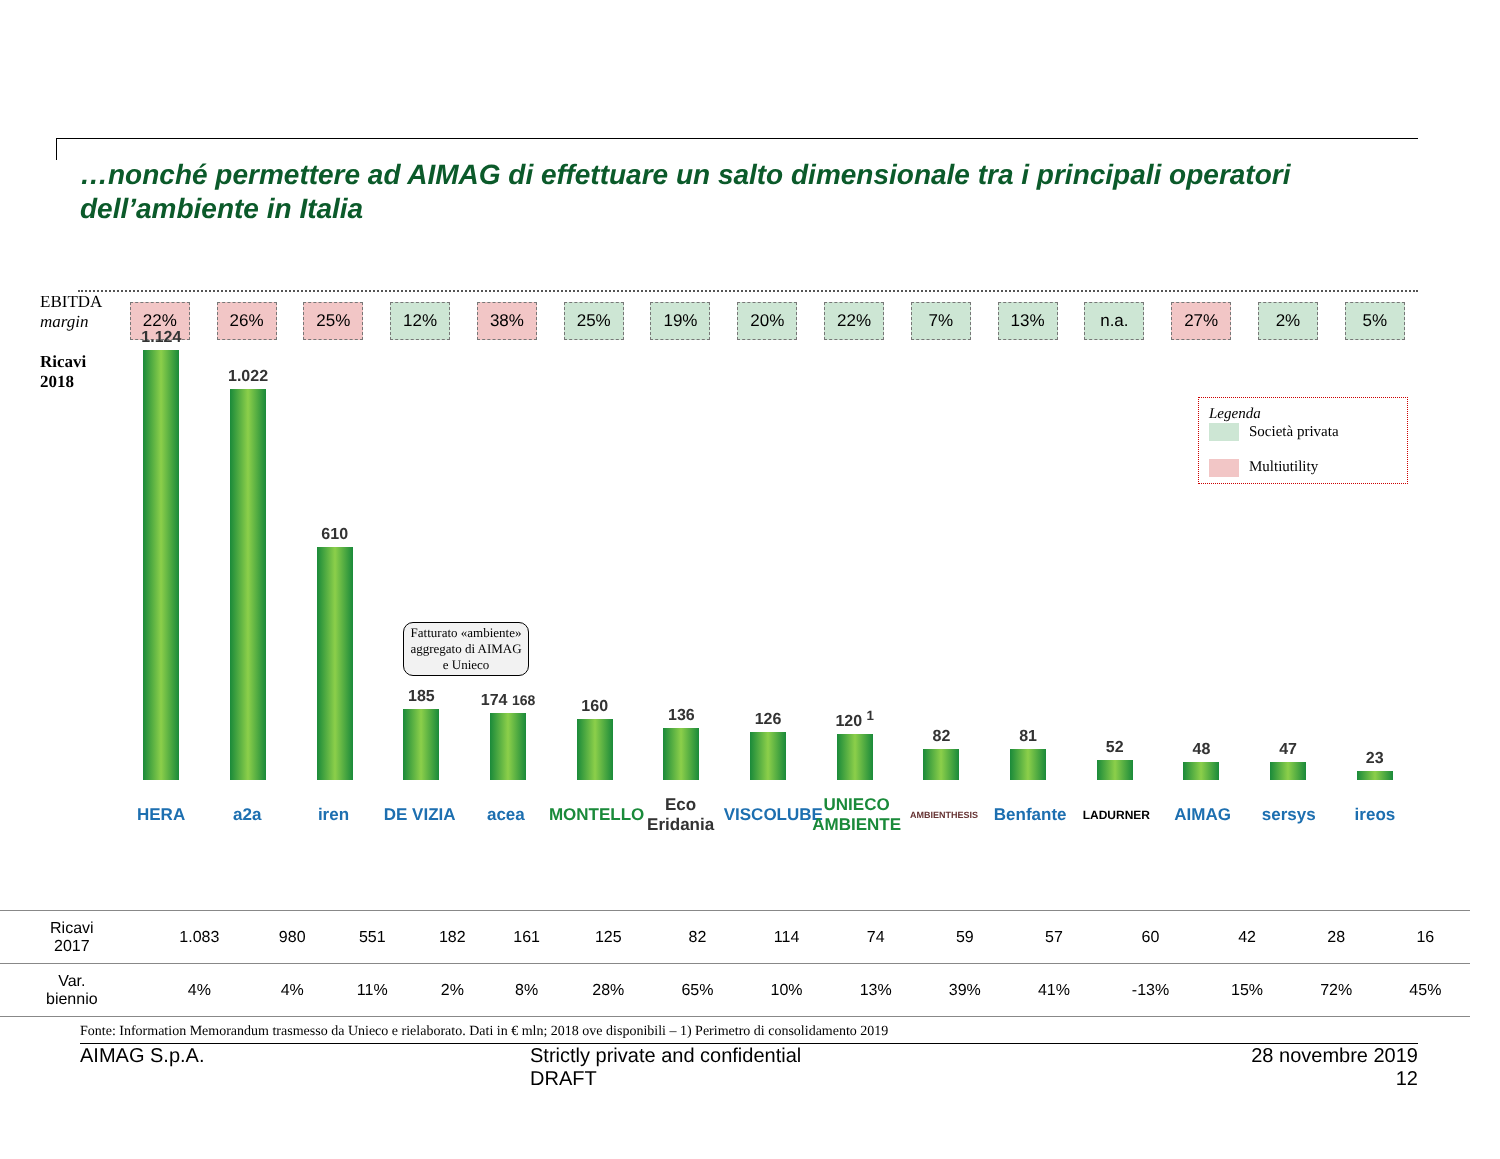…nonché permettere ad AIMAG di effettuare un salto dimensionale tra i principali operatori dell’ambiente in Italia
EBITDA
margin
22% 26% 25% 12% 38% 25% 19% 20% 22% 7% 13% n.a. 27% 2% 5%
Ricavi
2018
1.124
1.022
610
185
174 168
160
136
126
120 <sup>1</sup>
82
81
52
48
47
23
HERA a2a iren DE VIZIA acea MONTELLO
Eco Eridania
VISCOLUBE
UNIECO AMBIENTE
AMBIENTHESIS
Benfante
LADURNER
AIMAG sersys ireos
Legenda
Società privata
Multiutility
Fatturato «ambiente» aggregato di AIMAG e Unieco
| Ricavi 2017 | 1.083 | 980 | 551 | 182 | 161 | 125 | 82 | 114 | 74 | 59 | 57 | 60 | 42 | 28 | 16 |
| Var. biennio | 4% | 4% | 11% | 2% | 8% | 28% | 65% | 10% | 13% | 39% | 41% | -13% | 15% | 72% | 45% |
Fonte: Information Memorandum trasmesso da Unieco e rielaborato. Dati in € mln; 2018 ove disponibili – 1) Perimetro di consolidamento 2019
AIMAG S.p.A. Strictly private and confidential
DRAFT
28 novembre 2019
12